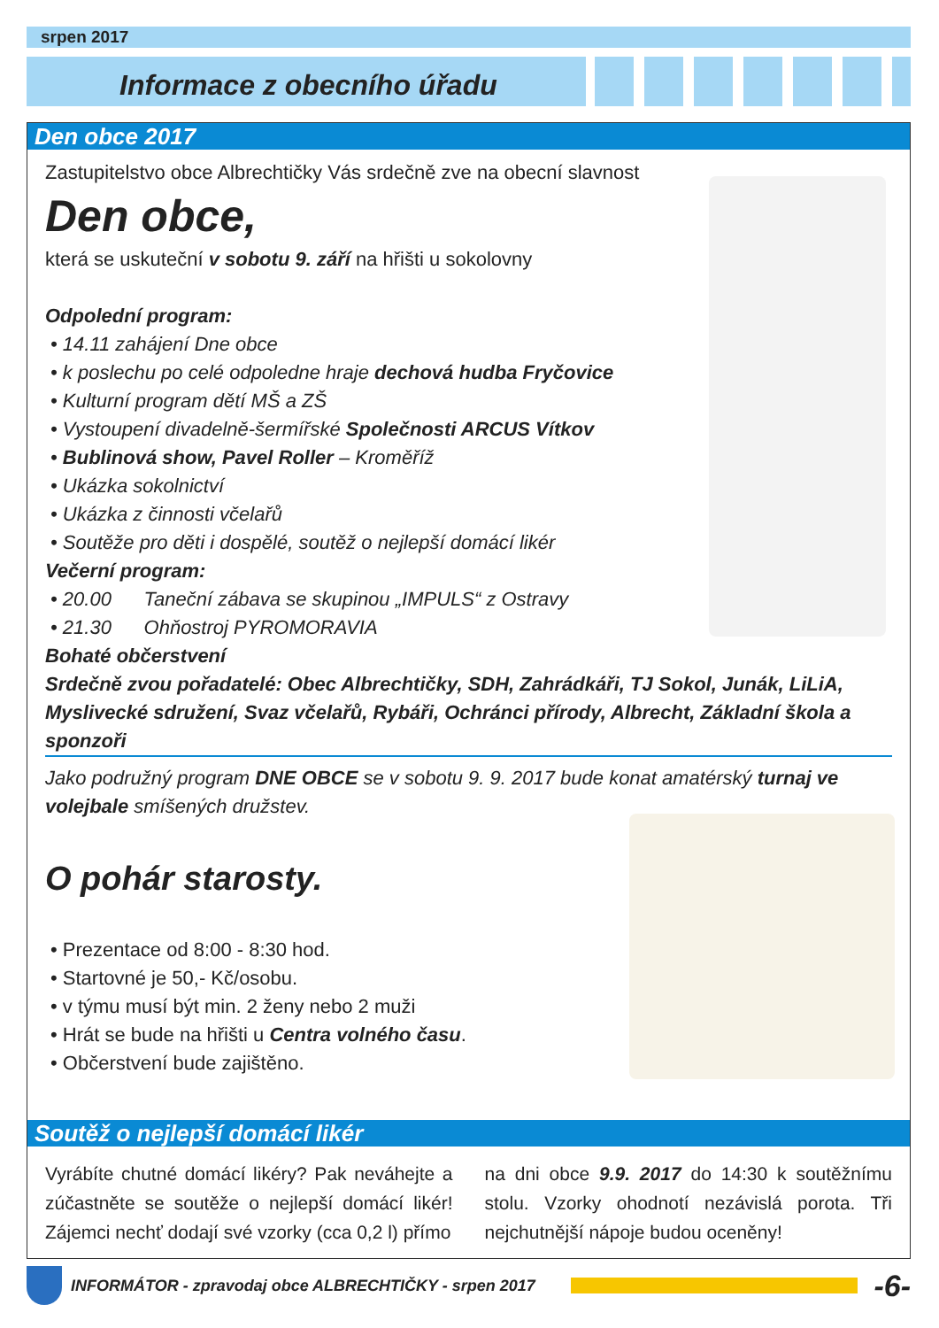srpen 2017
Informace z obecního úřadu
Den obce 2017
Zastupitelstvo obce Albrechtičky Vás srdečně zve na obecní slavnost
Den obce,
která se uskuteční v sobotu 9. září na hřišti u sokolovny
Odpolední program:
• 14.11 zahájení Dne obce
• k poslechu po celé odpoledne hraje dechová hudba Fryčovice
• Kulturní program dětí MŠ a ZŠ
• Vystoupení divadelně-šermířské Společnosti ARCUS Vítkov
• Bublinová show, Pavel Roller – Kroměříž
• Ukázka sokolnictví
• Ukázka z činnosti včelařů
• Soutěže pro děti i dospělé, soutěž o nejlepší domácí likér
Večerní program:
• 20.00 Taneční zábava se skupinou „IMPULS“ z Ostravy
• 21.30 Ohňostroj PYROMORAVIA
Bohaté občerstvení
Srdečně zvou pořadatelé: Obec Albrechtičky, SDH, Zahrádkáři, TJ Sokol, Junák, LiLiA, Myslivecké sdružení, Svaz včelařů, Rybáři, Ochránci přírody, Albrecht, Základní škola a sponzoři
Jako podružný program DNE OBCE se v sobotu 9. 9. 2017 bude konat amatérský turnaj ve volejbale smíšených družstev.
O pohár starosty.
• Prezentace od 8:00 - 8:30 hod.
• Startovné je 50,- Kč/osobu.
• v týmu musí být min. 2 ženy nebo 2 muži
• Hrát se bude na hřišti u Centra volného času.
• Občerstvení bude zajištěno.
Soutěž o nejlepší domácí likér
Vyrábíte chutné domácí likéry? Pak neváhejte a zúčastněte se soutěže o nejlepší domácí likér! Zájemci nechť dodají své vzorky (cca 0,2 l) přímo
na dni obce 9.9. 2017 do 14:30 k soutěžnímu stolu. Vzorky ohodnotí nezávislá porota. Tři nejchutnější nápoje budou oceněny!
INFORMÁTOR - zpravodaj obce ALBRECHTIČKY - srpen 2017 -6-